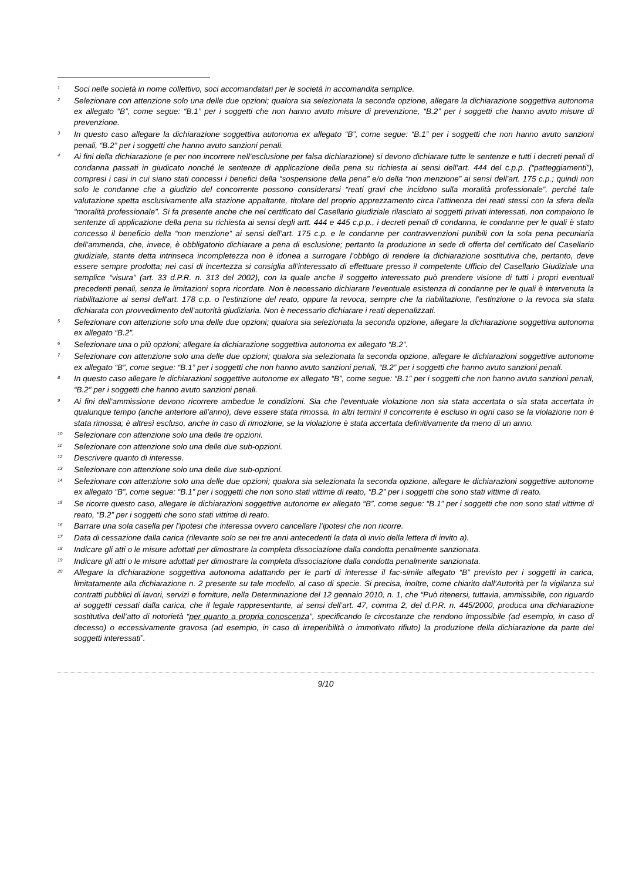<sup>1</sup> Soci nelle società in nome collettivo, soci accomandatari per le società in accomandita semplice.
<sup>2</sup> Selezionare con attenzione solo una delle due opzioni; qualora sia selezionata la seconda opzione, allegare la dichiarazione soggettiva autonoma ex allegato “B”, come segue: “B.1” per i soggetti che non hanno avuto misure di prevenzione, “B.2” per i soggetti che hanno avuto misure di prevenzione.
<sup>3</sup> In questo caso allegare la dichiarazione soggettiva autonoma ex allegato “B”, come segue: “B.1” per i soggetti che non hanno avuto sanzioni penali, “B.2” per i soggetti che hanno avuto sanzioni penali.
<sup>4</sup> Ai fini della dichiarazione (e per non incorrere nell’esclusione per falsa dichiarazione) si devono dichiarare tutte le sentenze e tutti i decreti penali di condanna passati in giudicato nonché le sentenze di applicazione della pena su richiesta ai sensi dell’art. 444 del c.p.p. (“patteggiamenti”), compresi i casi in cui siano stati concessi i benefici della “sospensione della pena” e/o della “non menzione” ai sensi dell’art. 175 c.p.; quindi non solo le condanne che a giudizio del concorrente possono considerarsi “reati gravi che incidono sulla moralità professionale”, perché tale valutazione spetta esclusivamente alla stazione appaltante, titolare del proprio apprezzamento circa l’attinenza dei reati stessi con la sfera della “moralità professionale”. Si fa presente anche che nel certificato del Casellario giudiziale rilasciato ai soggetti privati interessati, non compaiono le sentenze di applicazione della pena su richiesta ai sensi degli artt. 444 e 445 c.p.p., i decreti penali di condanna, le condanne per le quali è stato concesso il beneficio della “non menzione” ai sensi dell’art. 175 c.p. e le condanne per contravvenzioni punibili con la sola pena pecuniaria dell’ammenda, che, invece, è obbligatorio dichiarare a pena di esclusione; pertanto la produzione in sede di offerta del certificato del Casellario giudiziale, stante detta intrinseca incompletezza non è idonea a surrogare l’obbligo di rendere la dichiarazione sostitutiva che, pertanto, deve essere sempre prodotta; nei casi di incertezza si consiglia all’interessato di effettuare presso il competente Ufficio del Casellario Giudiziale una semplice “visura” (art. 33 d.P.R. n. 313 del 2002), con la quale anche il soggetto interessato può prendere visione di tutti i propri eventuali precedenti penali, senza le limitazioni sopra ricordate. Non è necessario dichiarare l’eventuale esistenza di condanne per le quali è intervenuta la riabilitazione ai sensi dell'art. 178 c.p. o l'estinzione del reato, oppure la revoca, sempre che la riabilitazione, l’estinzione o la revoca sia stata dichiarata con provvedimento dell’autorità giudiziaria. Non è necessario dichiarare i reati depenalizzati.
<sup>5</sup> Selezionare con attenzione solo una delle due opzioni; qualora sia selezionata la seconda opzione, allegare la dichiarazione soggettiva autonoma ex allegato “B.2”.
<sup>6</sup> Selezionare una o più opzioni; allegare la dichiarazione soggettiva autonoma ex allegato “B.2”.
<sup>7</sup> Selezionare con attenzione solo una delle due opzioni; qualora sia selezionata la seconda opzione, allegare le dichiarazioni soggettive autonome ex allegato “B”, come segue: “B.1” per i soggetti che non hanno avuto sanzioni penali, “B.2” per i soggetti che hanno avuto sanzioni penali.
<sup>8</sup> In questo caso allegare le dichiarazioni soggettive autonome ex allegato “B”, come segue: “B.1” per i soggetti che non hanno avuto sanzioni penali, “B.2” per i soggetti che hanno avuto sanzioni penali.
<sup>9</sup> Ai fini dell’ammissione devono ricorrere ambedue le condizioni. Sia che l’eventuale violazione non sia stata accertata o sia stata accertata in qualunque tempo (anche anteriore all’anno), deve essere stata rimossa. In altri termini il concorrente è escluso in ogni caso se la violazione non è stata rimossa; è altresì escluso, anche in caso di rimozione, se la violazione è stata accertata definitivamente da meno di un anno.
<sup>10</sup> Selezionare con attenzione solo una delle tre opzioni.
<sup>11</sup> Selezionare con attenzione solo una delle due sub-opzioni.
<sup>12</sup> Descrivere quanto di interesse.
<sup>13</sup> Selezionare con attenzione solo una delle due sub-opzioni.
<sup>14</sup> Selezionare con attenzione solo una delle due opzioni; qualora sia selezionata la seconda opzione, allegare le dichiarazioni soggettive autonome ex allegato “B”, come segue: “B.1” per i soggetti che non sono stati vittime di reato, “B.2” per i soggetti che sono stati vittime di reato.
<sup>15</sup> Se ricorre questo caso, allegare le dichiarazioni soggettive autonome ex allegato “B”, come segue: “B.1” per i soggetti che non sono stati vittime di reato, “B.2” per i soggetti che sono stati vittime di reato.
<sup>16</sup> Barrare una sola casella per l’ipotesi che interessa ovvero cancellare l’ipotesi che non ricorre.
<sup>17</sup> Data di cessazione dalla carica (rilevante solo se nei tre anni antecedenti la data di invio della lettera di invito a).
<sup>18</sup> Indicare gli atti o le misure adottati per dimostrare la completa dissociazione dalla condotta penalmente sanzionata.
<sup>19</sup> Indicare gli atti o le misure adottati per dimostrare la completa dissociazione dalla condotta penalmente sanzionata.
<sup>20</sup> Allegare la dichiarazione soggettiva autonoma adattando per le parti di interesse il fac-simile allegato “B” previsto per i soggetti in carica, limitatamente alla dichiarazione n. 2 presente su tale modello, al caso di specie. Si precisa, inoltre, come chiarito dall’Autorità per la vigilanza sui contratti pubblici di lavori, servizi e forniture, nella Determinazione del 12 gennaio 2010, n. 1, che “Può ritenersi, tuttavia, ammissibile, con riguardo ai soggetti cessati dalla carica, che il legale rappresentante, ai sensi dell’art. 47, comma 2, del d.P.R. n. 445/2000, produca una dichiarazione sostitutiva dell’atto di notorietà “per quanto a propria conoscenza”, specificando le circostanze che rendono impossibile (ad esempio, in caso di decesso) o eccessivamente gravosa (ad esempio, in caso di irreperibilità o immotivato rifiuto) la produzione della dichiarazione da parte dei soggetti interessati”.
9/10